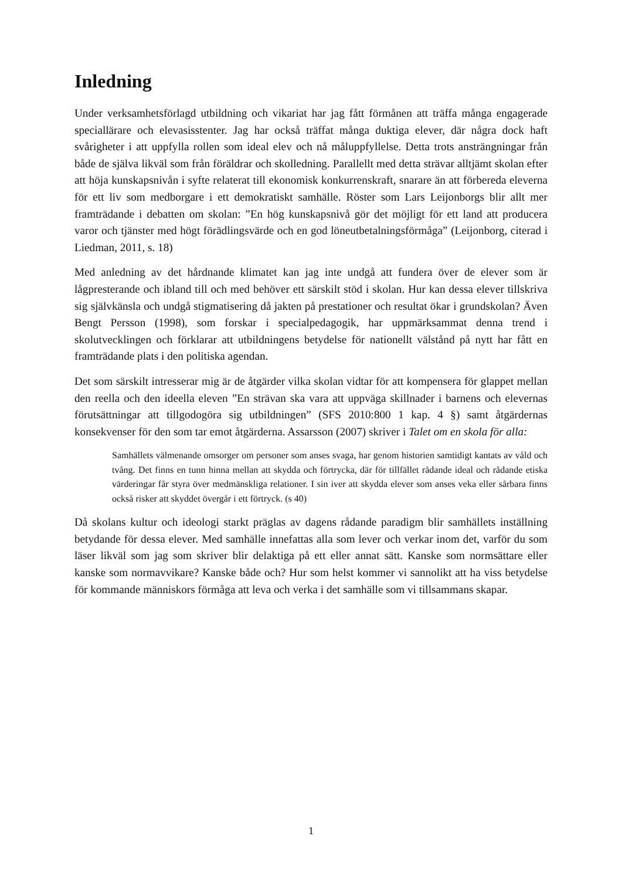Inledning
Under verksamhetsförlagd utbildning och vikariat har jag fått förmånen att träffa många engagerade speciallärare och elevasisstenter. Jag har också träffat många duktiga elever, där några dock haft svårigheter i att uppfylla rollen som ideal elev och nå måluppfyllelse. Detta trots ansträngningar från både de själva likväl som från föräldrar och skolledning. Parallellt med detta strävar alltjämt skolan efter att höja kunskapsnivån i syfte relaterat till ekonomisk konkurrenskraft, snarare än att förbereda eleverna för ett liv som medborgare i ett demokratiskt samhälle. Röster som Lars Leijonborgs blir allt mer framträdande i debatten om skolan: ”En hög kunskapsnivå gör det möjligt för ett land att producera varor och tjänster med högt förädlingsvärde och en god löneutbetalningsförmåga” (Leijonborg, citerad i Liedman, 2011, s. 18)
Med anledning av det hårdnande klimatet kan jag inte undgå att fundera över de elever som är lågpresterande och ibland till och med behöver ett särskilt stöd i skolan. Hur kan dessa elever tillskriva sig självkänsla och undgå stigmatisering då jakten på prestationer och resultat ökar i grundskolan? Även Bengt Persson (1998), som forskar i specialpedagogik, har uppmärksammat denna trend i skolutvecklingen och förklarar att utbildningens betydelse för nationellt välstånd på nytt har fått en framträdande plats i den politiska agendan.
Det som särskilt intresserar mig är de åtgärder vilka skolan vidtar för att kompensera för glappet mellan den reella och den ideella eleven ”En strävan ska vara att uppväga skillnader i barnens och elevernas förutsättningar att tillgodogöra sig utbildningen” (SFS 2010:800 1 kap. 4 §) samt åtgärdernas konsekvenser för den som tar emot åtgärderna. Assarsson (2007) skriver i Talet om en skola för alla:
Samhällets välmenande omsorger om personer som anses svaga, har genom historien samtidigt kantats av våld och tvång. Det finns en tunn hinna mellan att skydda och förtrycka, där för tillfället rådande ideal och rådande etiska värderingar får styra över medmänskliga relationer. I sin iver att skydda elever som anses veka eller sårbara finns också risker att skyddet övergår i ett förtryck. (s 40)
Då skolans kultur och ideologi starkt präglas av dagens rådande paradigm blir samhällets inställning betydande för dessa elever. Med samhälle innefattas alla som lever och verkar inom det, varför du som läser likväl som jag som skriver blir delaktiga på ett eller annat sätt. Kanske som normsättare eller kanske som normavvikare? Kanske både och? Hur som helst kommer vi sannolikt att ha viss betydelse för kommande människors förmåga att leva och verka i det samhälle som vi tillsammans skapar.
1